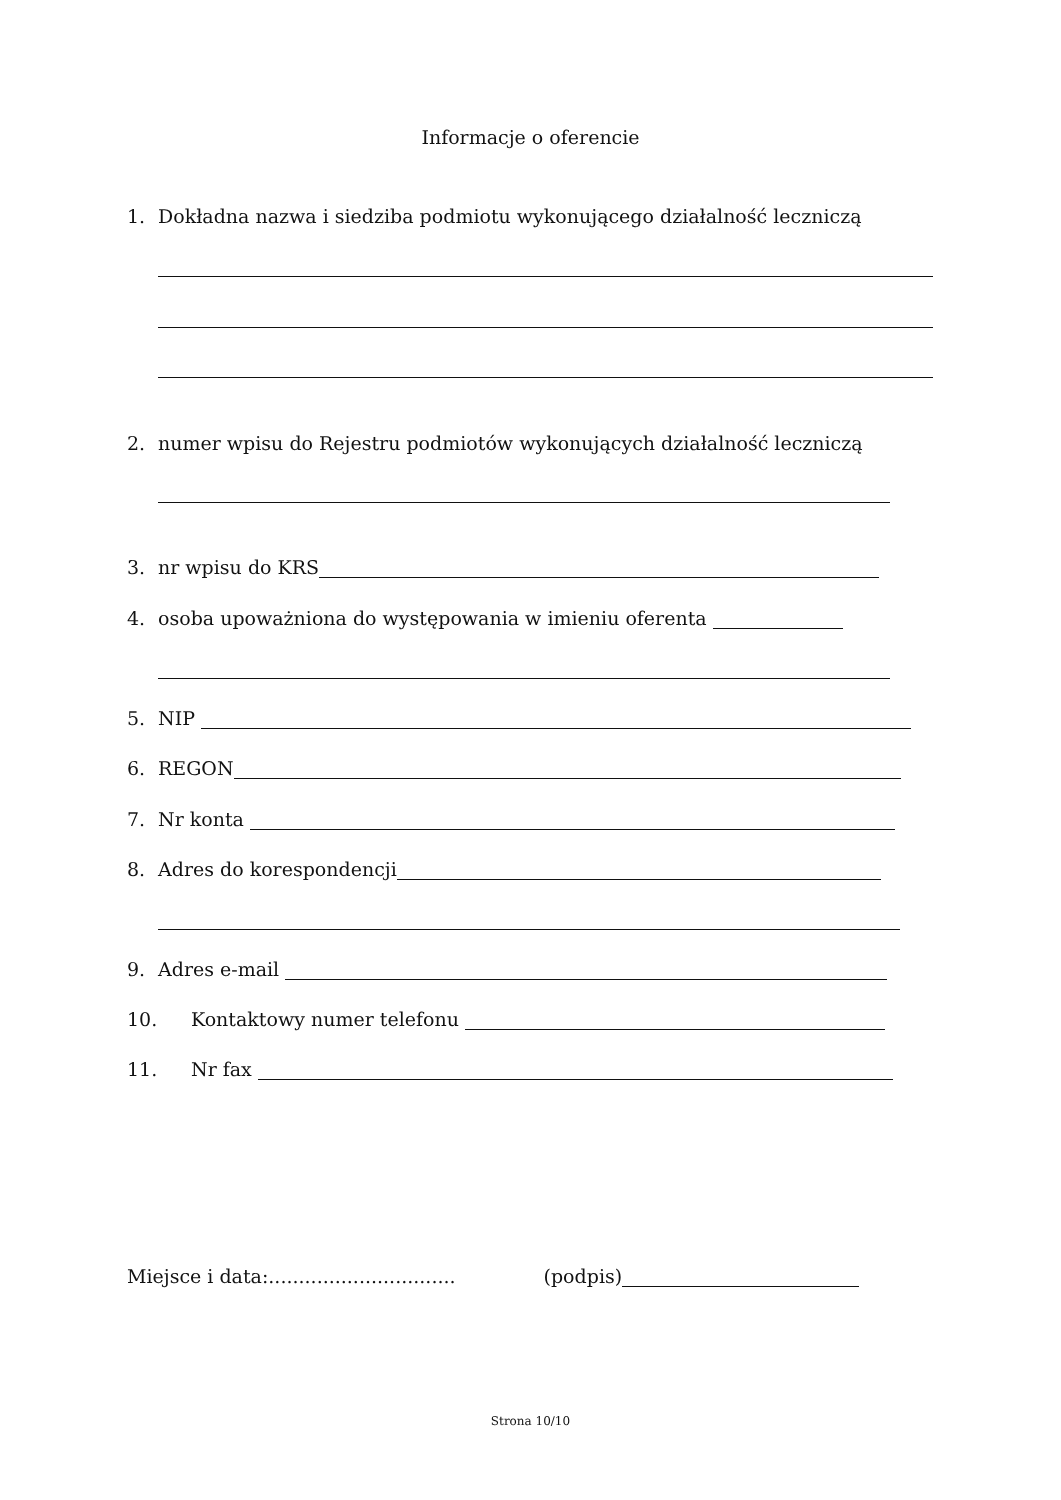Informacje o oferencie
1. Dokładna nazwa i siedziba podmiotu wykonującego działalność leczniczą
2. numer wpisu do Rejestru podmiotów wykonujących działalność leczniczą
3. nr wpisu do KRS
4. osoba upoważniona do występowania w imieniu oferenta
5. NIP
6. REGON
7. Nr konta
8. Adres do korespondencji
9. Adres e-mail
10. Kontaktowy numer telefonu
11. Nr fax
Miejsce i data:............................... (podpis)
Strona 10/10